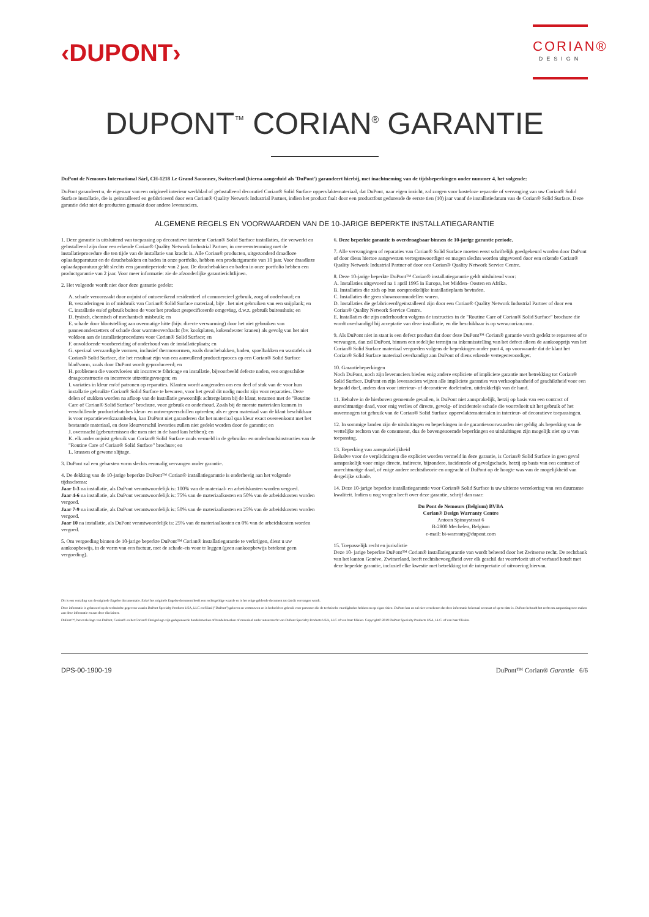‹DUPONT›
CORIAN®
DESIGN
DUPONT<sup>™</sup> CORIAN<sup>®</sup> GARANTIE
DuPont de Nemours International Sàrl, CH-1218 Le Grand Saconnex, Switzerland (hierna aangeduid als 'DuPont') garandeert hierbij, met inachtneming van de tijdsbeperkingen onder nummer 4, het volgende:
DuPont garandeert u, de eigenaar van een origineel interieur werkblad of geïnstalleerd decoratief Corian® Solid Surface oppervlaktemateriaal, dat DuPont, naar eigen inzicht, zal zorgen voor kosteloze reparatie of vervanging van uw Corian® Solid Surface installatie, die is geïnstalleerd en gefabriceerd door een Corian® Quality Network Industrial Partner, indien het product faalt door een productfout gedurende de eerste tien (10) jaar vanaf de installatiedatum van de Corian® Solid Surface. Deze garantie dekt niet de producten gemaakt door andere leveranciers.
ALGEMENE REGELS EN VOORWAARDEN VAN DE 10-JARIGE BEPERKTE INSTALLATIEGARANTIE
1. Deze garantie is uitsluitend van toepassing op decoratieve interieur Corian® Solid Surface installaties, die verwerkt en geïnstalleerd zijn door een erkende Corian® Quality Network Industrial Partner, in overeenstemming met de installatieprocedure die ten tijde van de installatie van kracht is. Alle Corian® producten, uitgezonderd draadloze oplaadapparatuur en de douchebakken en baden in onze portfolio, hebben een productgarantie van 10 jaar. Voor draadloze oplaadapparatuur geldt slechts een garantieperiode van 2 jaar. De douchebakken en baden in onze portfolio hebben een productgarantie van 2 jaar. Voor meer informatie: zie de afzonderlijke garantierichtlijnen.
2. Het volgende wordt niet door deze garantie gedekt:
A. schade veroorzaakt door onjuist of ontoereikend residentieel of commercieel gebruik, zorg of onderhoud; en
B. veranderingen in of misbruik van Corian® Solid Surface materiaal, bijv . het niet gebruiken van een snijplank; en
C. installatie en/of gebruik buiten de voor het product gespecificeerde omgeving, d.w.z. gebruik buitenshuis; en
D. fysisch, chemisch of mechanisch misbruik; en
E. schade door blootstelling aan overmatige hitte (bijv. directe verwarming) door het niet gebruiken van pannenonderzetters of schade door warmteoverdracht (bv. kookplaten, kokendwater kranen) als gevolg van het niet voldoen aan de installatieprocedures voor Corian® Solid Surface; en
F. onvoldoende voorbereiding of onderhoud van de installatieplaats; en
G. speciaal vervaardigde vormen, inclusief thermovormen, zoals douchebakken, baden, spoelbakken en wastafels uit Corian® Solid Surface, die het resultaat zijn van een aanvullend productieproces op een Corian® Solid Surface blad/vorm, zoals door DuPont wordt geproduceerd; en
H. problemen die voortvloeien uit incorrecte fabricage en installatie, bijvoorbeeld defecte naden, een ongeschikte draagconstructie en incorrecte uitzettingsvoegen; en
I. variaties in kleur en/of patronen op reparaties. Klanten wordt aangeraden om een deel of stuk van de voor hun installatie gebruikte Corian® Solid Surface te bewaren, voor het geval dit nodig mocht zijn voor reparaties. Deze delen of stukken worden na afloop van de installatie gewoonlijk achtergelaten bij de klant, tezamen met de "Routine Care of Corian® Solid Surface" brochure, voor gebruik en onderhoud. Zoals bij de meeste materialen kunnen in verschillende productiebatches kleur- en ontwerpverschillen optreden; als er geen materiaal van de klant beschikbaar is voor reparatiewerkzaamheden, kan DuPont niet garanderen dat het materiaal qua kleur exact overeenkomt met het bestaande materiaal, en deze kleurverschil kwesties zullen niet gedekt worden door de garantie; en
J. overmacht (gebeurtenissen die men niet in de hand kan hebben); en
K. elk ander onjuist gebruik van Corian® Solid Surface zoals vermeld in de gebruiks- en onderhoudsinstructies van de "Routine Care of Corian® Solid Surface" brochure; en
L. krassen of gewone slijtage.
3. DuPont zal een gebarsten vorm slechts eenmalig vervangen onder garantie.
4. De dekking van de 10-jarige beperkte DuPont™ Corian® installatiegarantie is onderhevig aan het volgende tijdsschema:
Jaar 1-3 na installatie, als DuPont verantwoordelijk is: 100% van de materiaal- en arbeidskosten worden vergoed.
Jaar 4-6 na installatie, als DuPont verantwoordelijk is: 75% van de materiaalkosten en 50% van de arbeidskosten worden vergoed.
Jaar 7-9 na installatie, als DuPont verantwoordelijk is: 50% van de materiaalkosten en 25% van de arbeidskosten worden vergoed.
Jaar 10 na installatie, als DuPont verantwoordelijk is: 25% van de materiaalkosten en 0% van de arbeidskosten worden vergoed.
5. Om vergoeding binnen de 10-jarige beperkte DuPont™ Corian® installatiegarantie te verkrijgen, dient u uw aankoopbewijs, in de vorm van een factuur, met de schade-eis voor te leggen (geen aankoopbewijs betekent geen vergoeding).
6. Deze beperkte garantie is overdraagbaar binnen de 10-jarige garantie periode.
7. Alle vervangingen of reparaties van Corian® Solid Surface moeten eerst schriftelijk goedgekeurd worden door DuPont of door diens hiertoe aangewezen vertegenwoordiger en mogen slechts worden uitgevoerd door een erkende Corian® Quality Network Industrial Partner of door een Corian® Quality Network Service Centre.
8. Deze 10-jarige beperkte DuPont™ Corian® installatiegarantie geldt uitsluitend voor:
A. Installaties uitgevoerd na 1 april 1995 in Europa, het Midden- Oosten en Afrika.
B. Installaties die zich op hun oorspronkelijke installatieplaats bevinden.
C. Installaties die geen showroommodellen waren.
D. Installaties die gefabriceerd/geïnstalleerd zijn door een Corian® Quality Network Industrial Partner of door een Corian® Quality Network Service Centre.
E. Installaties die zijn onderhouden volgens de instructies in de "Routine Care of Corian® Solid Surface" brochure die wordt overhandigd bij acceptatie van deze installatie, en die beschikbaar is op www.corian.com.
9. Als DuPont niet in staat is een defect product dat door deze DuPont™ Corian® garantie wordt gedekt te repareren of te vervangen, dan zal DuPont, binnen een redelijke termijn na inkennisstelling van het defect alleen de aankoopprijs van het Corian® Solid Surface materiaal vergoeden volgens de beperkingen onder punt 4, op voorwaarde dat de klant het Corian® Solid Surface materiaal overhandigt aan DuPont of diens erkende vertegenwoordiger.
10. Garantiebeperkingen
Noch DuPont, noch zijn leveranciers bieden enig andere expliciete of impliciete garantie met betrekking tot Corian® Solid Surface. DuPont en zijn leveranciers wijzen alle impliciete garanties van verkoopbaarheid of geschiktheid voor een bepaald doel, anders dan voor interieur- of decoratieve doeleinden, uitdrukkelijk van de hand.
11. Behalve in de hierboven genoemde gevallen, is DuPont niet aansprakelijk, hetzij op basis van een contract of onrechtmatige daad, voor enig verlies of directe, gevolg- of incidentele schade die voortvloeit uit het gebruik of het onvermogen tot gebruik van de Corian® Solid Surface oppervlaktematerialen in interieur- of decoratieve toepassingen.
12. In sommige landen zijn de uitsluitingen en beperkingen in de garantievoorwaarden niet geldig als beperking van de wettelijke rechten van de consument, dus de bovengenoemde beperkingen en uitsluitingen zijn mogelijk niet op u van toepassing.
13. Beperking van aansprakelijkheid
Behalve voor de verplichtingen die expliciet worden vermeld in deze garantie, is Corian® Solid Surface in geen geval aansprakelijk voor enige directe, indirecte, bijzondere, incidentele of gevolgschade, hetzij op basis van een contract of onrechtmatige daad, of enige andere rechtstheorie en ongeacht of DuPont op de hoogte was van de mogelijkheid van dergelijke schade.
14. Deze 10-jarige beperkte installatiegarantie voor Corian® Solid Surface is uw ultieme verzekering van een duurzame kwaliteit. Indien u nog vragen heeft over deze garantie, schrijf dan naar:
Du Pont de Nemours (Belgium) BVBA
Corian® Design Warranty Centre
Antoon Spinoystraat 6
B-2800 Mechelen, Belgium
e-mail: bi-warranty@dupont.com
15. Toepasselijk recht en jurisdictie
Deze 10- jarige beperkte DuPont™ Corian® installatiegarantie van wordt beheerd door het Zwitserse recht. De rechtbank van het kanton Genève, Zwitserland, heeft rechtsbevoegdheid over elk geschil dat voortvloeit uit of verband houdt met deze beperkte garantie, inclusief elke kwestie met betrekking tot de interpretatie of uitvoering hiervan.
Dit is een vertaling van de originele Engelse documentatie. Enkel het originele Engelse document heeft een rechtsgeldige waarde en is het enige geldende document tot dat dit vervangen wordt.
Deze informatie is gebaseerd op de technische gegevens waarin DuPont Specialty Products USA, LLC en filiaal ("DuPont") geloven en vertrouwen en is bedoeld ter gebruik voor personen die de technische vaardigheden hebben en op eigen risico. DuPont kan en zal niet verzekeren dat deze informatie helemaal accuraat of up-to-date is. DuPont behoudt het recht om aanpassingen te maken aan deze informatie en aan deze disclaimer.
DuPont™, het ovale logo van DuPont, Corian® en het Corian® Design logo zijn gedeponeerde handelsmerken of handelsmerken of materiaal onder auteursrecht van DuPont Specialty Products USA, LLC of van haar filialen. Copyright© 2019 DuPont Specialty Products USA, LLC. of van haar filialen.
DPS-00-1900-19 DuPont™ Corian® Garantie 6/6